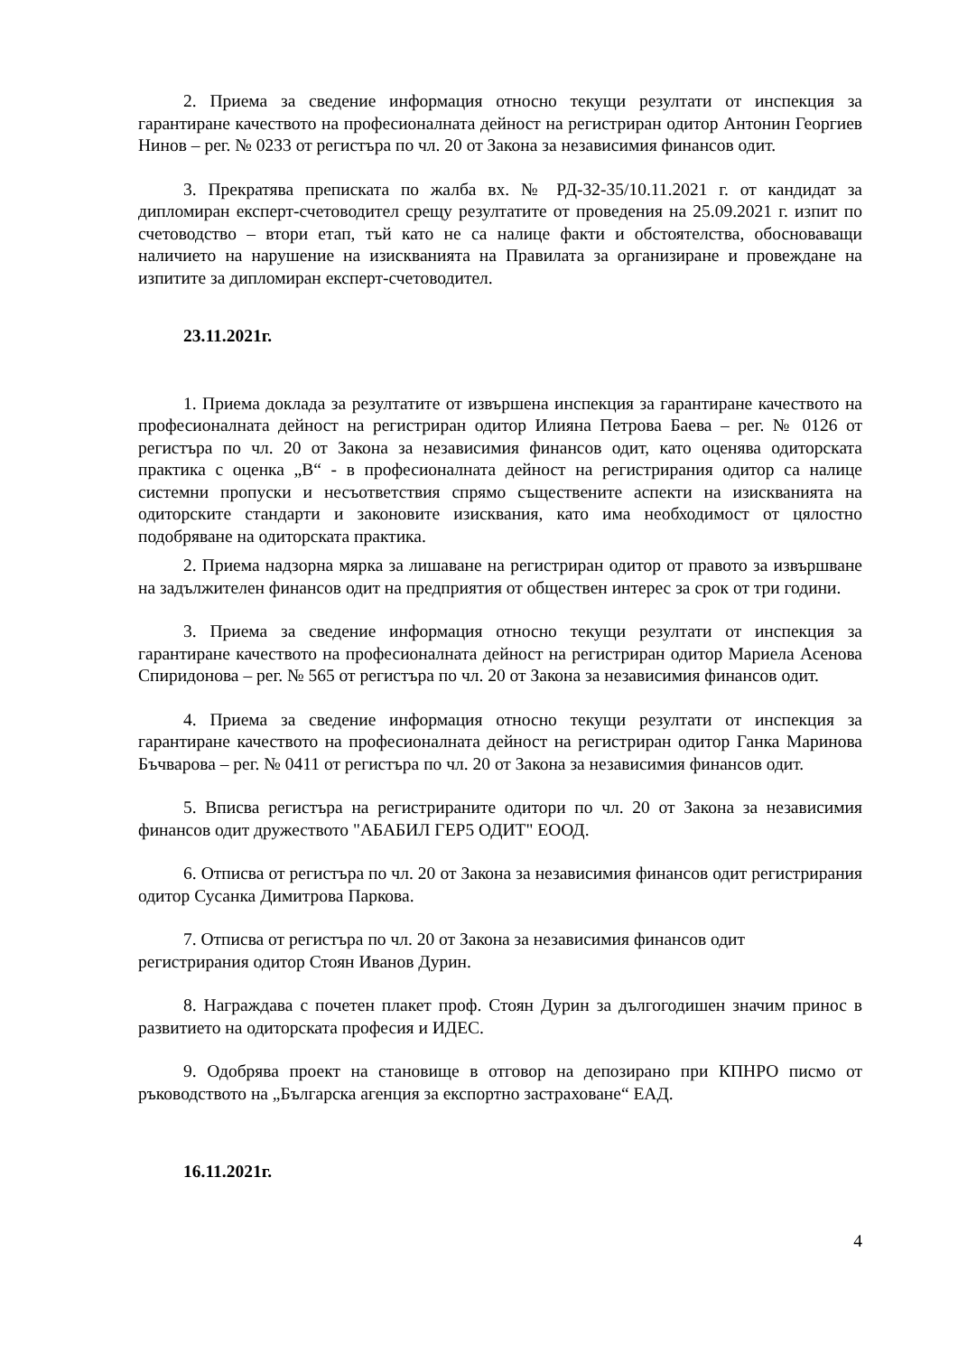2. Приема за сведение информация относно текущи резултати от инспекция за гарантиране качеството на професионалната дейност на регистриран одитор Антонин Георгиев Нинов – рег. № 0233 от регистъра по чл. 20 от Закона за независимия финансов одит.
3. Прекратява преписката по жалба вх. № РД-32-35/10.11.2021 г. от кандидат за дипломиран експерт-счетоводител срещу резултатите от проведения на 25.09.2021 г. изпит по счетоводство – втори етап, тъй като не са налице факти и обстоятелства, обосноваващи наличието на нарушение на изискванията на Правилата за организиране и провеждане на изпитите за дипломиран експерт-счетоводител.
23.11.2021г.
1. Приема доклада за резултатите от извършена инспекция за гарантиране качеството на професионалната дейност на регистриран одитор Илияна Петрова Баева – рег. № 0126 от регистъра по чл. 20 от Закона за независимия финансов одит, като оценява одиторската практика с оценка „В“ - в професионалната дейност на регистрирания одитор са налице системни пропуски и несъответствия спрямо съществените аспекти на изискванията на одиторските стандарти и законовите изисквания, като има необходимост от цялостно подобряване на одиторската практика.
2. Приема надзорна мярка за лишаване на регистриран одитор от правото за извършване на задължителен финансов одит на предприятия от обществен интерес за срок от три години.
3. Приема за сведение информация относно текущи резултати от инспекция за гарантиране качеството на професионалната дейност на регистриран одитор Мариела Асенова Спиридонова – рег. № 565 от регистъра по чл. 20 от Закона за независимия финансов одит.
4. Приема за сведение информация относно текущи резултати от инспекция за гарантиране качеството на професионалната дейност на регистриран одитор Ганка Маринова Бъчварова – рег. № 0411 от регистъра по чл. 20 от Закона за независимия финансов одит.
5. Вписва регистъра на регистрираните одитори по чл. 20 от Закона за независимия финансов одит дружеството "АБАБИЛ ГЕР5 ОДИТ" ЕООД.
6. Отписва от регистъра по чл. 20 от Закона за независимия финансов одит регистрирания одитор Сусанка Димитрова Паркова.
7. Отписва от регистъра по чл. 20 от Закона за независимия финансов одит
регистрирания одитор Стоян Иванов Дурин.
8. Награждава с почетен плакет проф. Стоян Дурин за дългогодишен значим принос в развитието на одиторската професия и ИДЕС.
9. Одобрява проект на становище в отговор на депозирано при КПНРО писмо от ръководството на „Българска агенция за експортно застраховане“ ЕАД.
16.11.2021г.
4